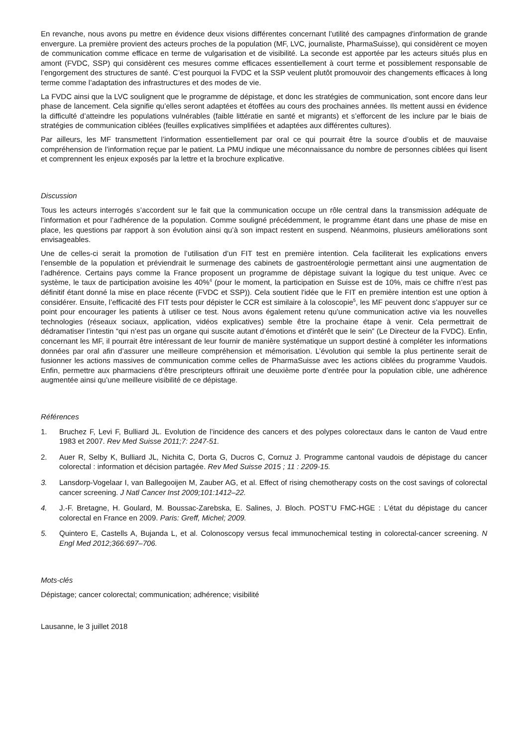En revanche, nous avons pu mettre en évidence deux visions différentes concernant l’utilité des campagnes d'information de grande envergure. La première provient des acteurs proches de la population (MF, LVC, journaliste, PharmaSuisse), qui considèrent ce moyen de communication comme efficace en terme de vulgarisation et de visibilité. La seconde est apportée par les acteurs situés plus en amont (FVDC, SSP) qui considèrent ces mesures comme efficaces essentiellement à court terme et possiblement responsable de l’engorgement des structures de santé. C’est pourquoi la FVDC et la SSP veulent plutôt promouvoir des changements efficaces à long terme comme l’adaptation des infrastructures et des modes de vie.
La FVDC ainsi que la LVC soulignent que le programme de dépistage, et donc les stratégies de communication, sont encore dans leur phase de lancement. Cela signifie qu’elles seront adaptées et étoffées au cours des prochaines années. Ils mettent aussi en évidence la difficulté d’atteindre les populations vulnérables (faible littératie en santé et migrants) et s’efforcent de les inclure par le biais de stratégies de communication ciblées (feuilles explicatives simplifiées et adaptées aux différentes cultures).
Par ailleurs, les MF transmettent l’information essentiellement par oral ce qui pourrait être la source d’oublis et de mauvaise compréhension de l’information reçue par le patient. La PMU indique une méconnaissance du nombre de personnes ciblées qui lisent et comprennent les enjeux exposés par la lettre et la brochure explicative.
Discussion
Tous les acteurs interrogés s’accordent sur le fait que la communication occupe un rôle central dans la transmission adéquate de l’information et pour l’adhérence de la population. Comme souligné précédemment, le programme étant dans une phase de mise en place, les questions par rapport à son évolution ainsi qu’à son impact restent en suspend. Néanmoins, plusieurs améliorations sont envisageables.
Une de celles-ci serait la promotion de l’utilisation d’un FIT test en première intention. Cela faciliterait les explications envers l’ensemble de la population et préviendrait le surmenage des cabinets de gastroentérologie permettant ainsi une augmentation de l’adhérence. Certains pays comme la France proposent un programme de dépistage suivant la logique du test unique. Avec ce système, le taux de participation avoisine les 40%<sup>4</sup> (pour le moment, la participation en Suisse est de 10%, mais ce chiffre n’est pas définitif étant donné la mise en place récente (FVDC et SSP)). Cela soutient l'idée que le FIT en première intention est une option à considérer. Ensuite, l’efficacité des FIT tests pour dépister le CCR est similaire à la coloscopie<sup>5</sup>, les MF peuvent donc s’appuyer sur ce point pour encourager les patients à utiliser ce test. Nous avons également retenu qu’une communication active via les nouvelles technologies (réseaux sociaux, application, vidéos explicatives) semble être la prochaine étape à venir. Cela permettrait de dédramatiser l’intestin “qui n’est pas un organe qui suscite autant d’émotions et d'intérêt que le sein” (Le Directeur de la FVDC). Enfin, concernant les MF, il pourrait être intéressant de leur fournir de manière systématique un support destiné à compléter les informations données par oral afin d’assurer une meilleure compréhension et mémorisation. L’évolution qui semble la plus pertinente serait de fusionner les actions massives de communication comme celles de PharmaSuisse avec les actions ciblées du programme Vaudois. Enfin, permettre aux pharmaciens d’être prescripteurs offrirait une deuxième porte d’entrée pour la population cible, une adhérence augmentée ainsi qu’une meilleure visibilité de ce dépistage.
Références
1. Bruchez F, Levi F, Bulliard JL. Evolution de l’incidence des cancers et des polypes colorectaux dans le canton de Vaud entre 1983 et 2007. Rev Med Suisse 2011;7: 2247-51.
2. Auer R, Selby K, Bulliard JL, Nichita C, Dorta G, Ducros C, Cornuz J. Programme cantonal vaudois de dépistage du cancer colorectal : information et décision partagée. Rev Med Suisse 2015 ; 11 : 2209-15.
3. Lansdorp-Vogelaar I, van Ballegooijen M, Zauber AG, et al. Effect of rising chemotherapy costs on the cost savings of colorectal cancer screening. J Natl Cancer Inst 2009;101:1412–22.
4. J.-F. Bretagne, H. Goulard, M. Boussac-Zarebska, E. Salines, J. Bloch. POST’U FMC-HGE : L’état du dépistage du cancer colorectal en France en 2009. Paris: Greff, Michel; 2009.
5. Quintero E, Castells A, Bujanda L, et al. Colonoscopy versus fecal immunochemical testing in colorectal-cancer screening. N Engl Med 2012;366:697–706.
Mots-clés
Dépistage; cancer colorectal; communication; adhérence; visibilité
Lausanne, le 3 juillet 2018